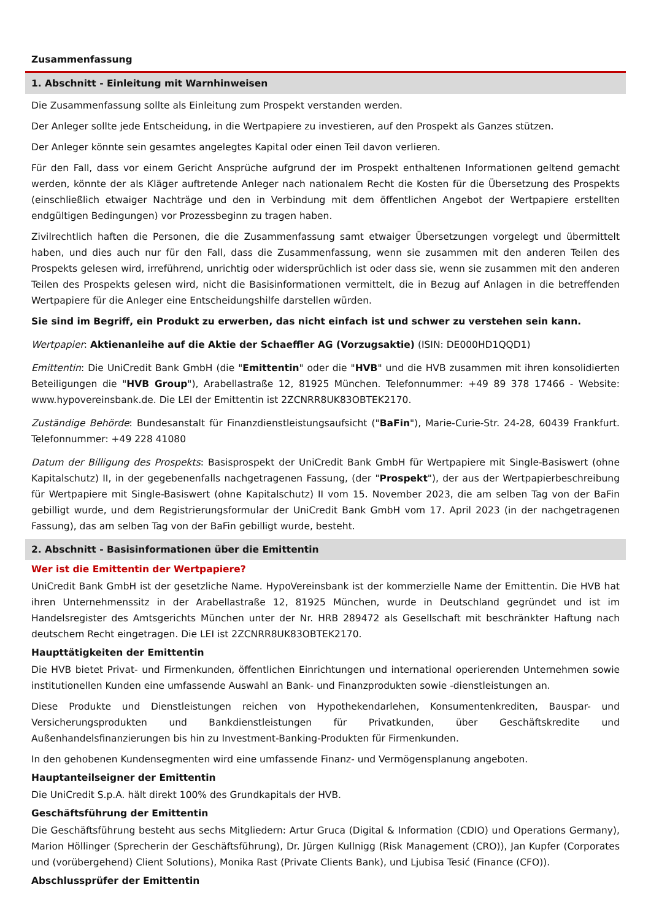Zusammenfassung
1. Abschnitt - Einleitung mit Warnhinweisen
Die Zusammenfassung sollte als Einleitung zum Prospekt verstanden werden.
Der Anleger sollte jede Entscheidung, in die Wertpapiere zu investieren, auf den Prospekt als Ganzes stützen.
Der Anleger könnte sein gesamtes angelegtes Kapital oder einen Teil davon verlieren.
Für den Fall, dass vor einem Gericht Ansprüche aufgrund der im Prospekt enthaltenen Informationen geltend gemacht werden, könnte der als Kläger auftretende Anleger nach nationalem Recht die Kosten für die Übersetzung des Prospekts (einschließlich etwaiger Nachträge und den in Verbindung mit dem öffentlichen Angebot der Wertpapiere erstellten endgültigen Bedingungen) vor Prozessbeginn zu tragen haben.
Zivilrechtlich haften die Personen, die die Zusammenfassung samt etwaiger Übersetzungen vorgelegt und übermittelt haben, und dies auch nur für den Fall, dass die Zusammenfassung, wenn sie zusammen mit den anderen Teilen des Prospekts gelesen wird, irreführend, unrichtig oder widersprüchlich ist oder dass sie, wenn sie zusammen mit den anderen Teilen des Prospekts gelesen wird, nicht die Basisinformationen vermittelt, die in Bezug auf Anlagen in die betreffenden Wertpapiere für die Anleger eine Entscheidungshilfe darstellen würden.
Sie sind im Begriff, ein Produkt zu erwerben, das nicht einfach ist und schwer zu verstehen sein kann.
Wertpapier: Aktienanleihe auf die Aktie der Schaeffler AG (Vorzugsaktie) (ISIN: DE000HD1QQD1)
Emittentin: Die UniCredit Bank GmbH (die "Emittentin" oder die "HVB" und die HVB zusammen mit ihren konsolidierten Beteiligungen die "HVB Group"), Arabellastraße 12, 81925 München. Telefonnummer: +49 89 378 17466 - Website: www.hypovereinsbank.de. Die LEI der Emittentin ist 2ZCNRR8UK83OBTEK2170.
Zuständige Behörde: Bundesanstalt für Finanzdienstleistungsaufsicht ("BaFin"), Marie-Curie-Str. 24-28, 60439 Frankfurt. Telefonnummer: +49 228 41080
Datum der Billigung des Prospekts: Basisprospekt der UniCredit Bank GmbH für Wertpapiere mit Single-Basiswert (ohne Kapitalschutz) II, in der gegebenenfalls nachgetragenen Fassung, (der "Prospekt"), der aus der Wertpapierbeschreibung für Wertpapiere mit Single-Basiswert (ohne Kapitalschutz) II vom 15. November 2023, die am selben Tag von der BaFin gebilligt wurde, und dem Registrierungsformular der UniCredit Bank GmbH vom 17. April 2023 (in der nachgetragenen Fassung), das am selben Tag von der BaFin gebilligt wurde, besteht.
2. Abschnitt - Basisinformationen über die Emittentin
Wer ist die Emittentin der Wertpapiere?
UniCredit Bank GmbH ist der gesetzliche Name. HypoVereinsbank ist der kommerzielle Name der Emittentin. Die HVB hat ihren Unternehmenssitz in der Arabellastraße 12, 81925 München, wurde in Deutschland gegründet und ist im Handelsregister des Amtsgerichts München unter der Nr. HRB 289472 als Gesellschaft mit beschränkter Haftung nach deutschem Recht eingetragen. Die LEI ist 2ZCNRR8UK83OBTEK2170.
Haupttätigkeiten der Emittentin
Die HVB bietet Privat- und Firmenkunden, öffentlichen Einrichtungen und international operierenden Unternehmen sowie institutionellen Kunden eine umfassende Auswahl an Bank- und Finanzprodukten sowie -dienstleistungen an.
Diese Produkte und Dienstleistungen reichen von Hypothekendarlehen, Konsumentenkrediten, Bauspar- und Versicherungsprodukten und Bankdienstleistungen für Privatkunden, über Geschäftskredite und Außenhandelsfinanzierungen bis hin zu Investment-Banking-Produkten für Firmenkunden.
In den gehobenen Kundensegmenten wird eine umfassende Finanz- und Vermögensplanung angeboten.
Hauptanteilseigner der Emittentin
Die UniCredit S.p.A. hält direkt 100% des Grundkapitals der HVB.
Geschäftsführung der Emittentin
Die Geschäftsführung besteht aus sechs Mitgliedern: Artur Gruca (Digital & Information (CDIO) und Operations Germany), Marion Höllinger (Sprecherin der Geschäftsführung), Dr. Jürgen Kullnigg (Risk Management (CRO)), Jan Kupfer (Corporates und (vorübergehend) Client Solutions), Monika Rast (Private Clients Bank), und Ljubisa Tesić (Finance (CFO)).
Abschlussprüfer der Emittentin